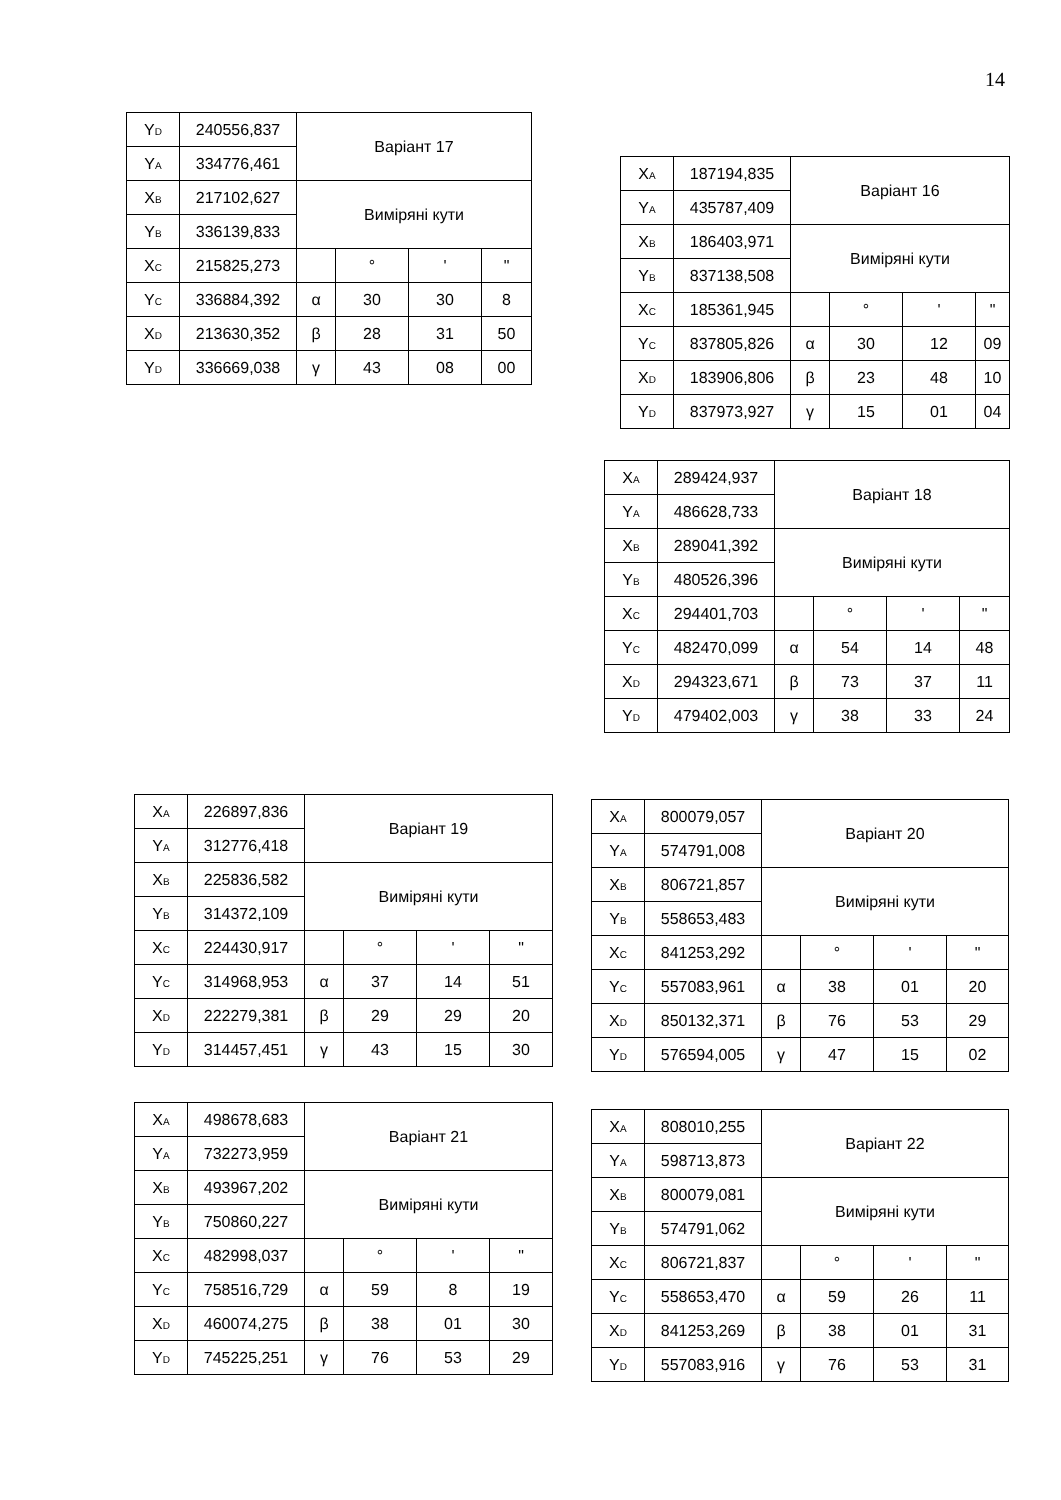14
| Y<sub>D</sub> | 240556,837 | Варіант 17 | | | |
| Y<sub>A</sub> | 334776,461 | | | | |
| X<sub>B</sub> | 217102,627 | Виміряні кути | | | |
| Y<sub>B</sub> | 336139,833 | | | | |
| X<sub>C</sub> | 215825,273 | | ° | ' | " |
| Y<sub>C</sub> | 336884,392 | α | 30 | 30 | 8 |
| X<sub>D</sub> | 213630,352 | β | 28 | 31 | 50 |
| Y<sub>D</sub> | 336669,038 | γ | 43 | 08 | 00 |
| X<sub>A</sub> | 187194,835 | Варіант 16 | | | |
| Y<sub>A</sub> | 435787,409 | | | | |
| X<sub>B</sub> | 186403,971 | Виміряні кути | | | |
| Y<sub>B</sub> | 837138,508 | | | | |
| X<sub>C</sub> | 185361,945 | | ° | ' | " |
| Y<sub>C</sub> | 837805,826 | α | 30 | 12 | 09 |
| X<sub>D</sub> | 183906,806 | β | 23 | 48 | 10 |
| Y<sub>D</sub> | 837973,927 | γ | 15 | 01 | 04 |
| X<sub>A</sub> | 289424,937 | Варіант 18 | | | |
| Y<sub>A</sub> | 486628,733 | | | | |
| X<sub>B</sub> | 289041,392 | Виміряні кути | | | |
| Y<sub>B</sub> | 480526,396 | | | | |
| X<sub>C</sub> | 294401,703 | | ° | ' | " |
| Y<sub>C</sub> | 482470,099 | α | 54 | 14 | 48 |
| X<sub>D</sub> | 294323,671 | β | 73 | 37 | 11 |
| Y<sub>D</sub> | 479402,003 | γ | 38 | 33 | 24 |
| X<sub>A</sub> | 226897,836 | Варіант 19 | | | |
| Y<sub>A</sub> | 312776,418 | | | | |
| X<sub>B</sub> | 225836,582 | Виміряні кути | | | |
| Y<sub>B</sub> | 314372,109 | | | | |
| X<sub>C</sub> | 224430,917 | | ° | ' | " |
| Y<sub>C</sub> | 314968,953 | α | 37 | 14 | 51 |
| X<sub>D</sub> | 222279,381 | β | 29 | 29 | 20 |
| Y<sub>D</sub> | 314457,451 | γ | 43 | 15 | 30 |
| X<sub>A</sub> | 800079,057 | Варіант 20 | | | |
| Y<sub>A</sub> | 574791,008 | | | | |
| X<sub>B</sub> | 806721,857 | Виміряні кути | | | |
| Y<sub>B</sub> | 558653,483 | | | | |
| X<sub>C</sub> | 841253,292 | | ° | ' | " |
| Y<sub>C</sub> | 557083,961 | α | 38 | 01 | 20 |
| X<sub>D</sub> | 850132,371 | β | 76 | 53 | 29 |
| Y<sub>D</sub> | 576594,005 | γ | 47 | 15 | 02 |
| X<sub>A</sub> | 498678,683 | Варіант 21 | | | |
| Y<sub>A</sub> | 732273,959 | | | | |
| X<sub>B</sub> | 493967,202 | Виміряні кути | | | |
| Y<sub>B</sub> | 750860,227 | | | | |
| X<sub>C</sub> | 482998,037 | | ° | ' | " |
| Y<sub>C</sub> | 758516,729 | α | 59 | 8 | 19 |
| X<sub>D</sub> | 460074,275 | β | 38 | 01 | 30 |
| Y<sub>D</sub> | 745225,251 | γ | 76 | 53 | 29 |
| X<sub>A</sub> | 808010,255 | Варіант 22 | | | |
| Y<sub>A</sub> | 598713,873 | | | | |
| X<sub>B</sub> | 800079,081 | Виміряні кути | | | |
| Y<sub>B</sub> | 574791,062 | | | | |
| X<sub>C</sub> | 806721,837 | | ° | ' | " |
| Y<sub>C</sub> | 558653,470 | α | 59 | 26 | 11 |
| X<sub>D</sub> | 841253,269 | β | 38 | 01 | 31 |
| Y<sub>D</sub> | 557083,916 | γ | 76 | 53 | 31 |